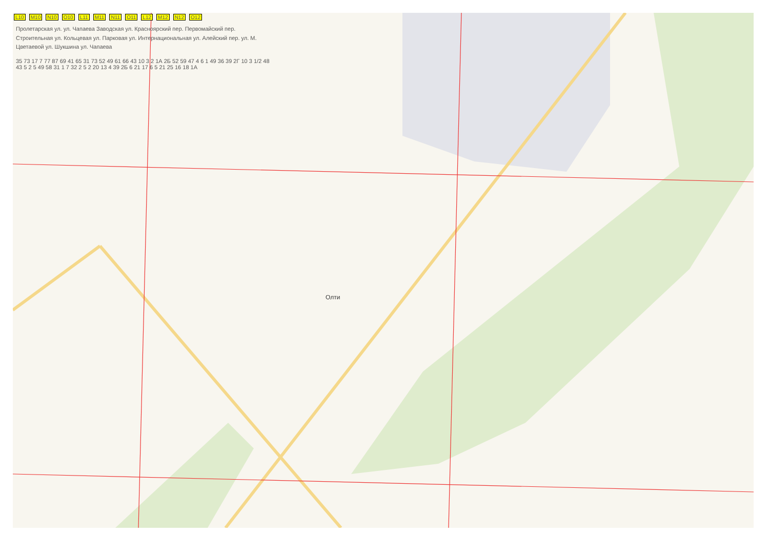L10 M10 N10 O10 L11 M11 N11 O11 L12 M12 N12 O12
Пролетарская ул. ул. Чапаева Заводская ул. Красноярский пер. Первомайский пер. Строительная ул. Кольцевая ул. Парковая ул. Интернациональная ул. Алейский пер. ул. М. Цветаевой ул. Шукшина ул. Чапаева
35 73 17 7 77 87 69 41 65 31 73 52 49 61 66 43 10 3 2 1А 2Б 52 59 47 4 6 1 49 36 39 2Г 10 3 1/2 48 43 5 2 5 49 58 31 1 7 32 2 5 2 20 13 4 39 2Б 6 21 17 6 5 21 25 16 18 1А
Олти